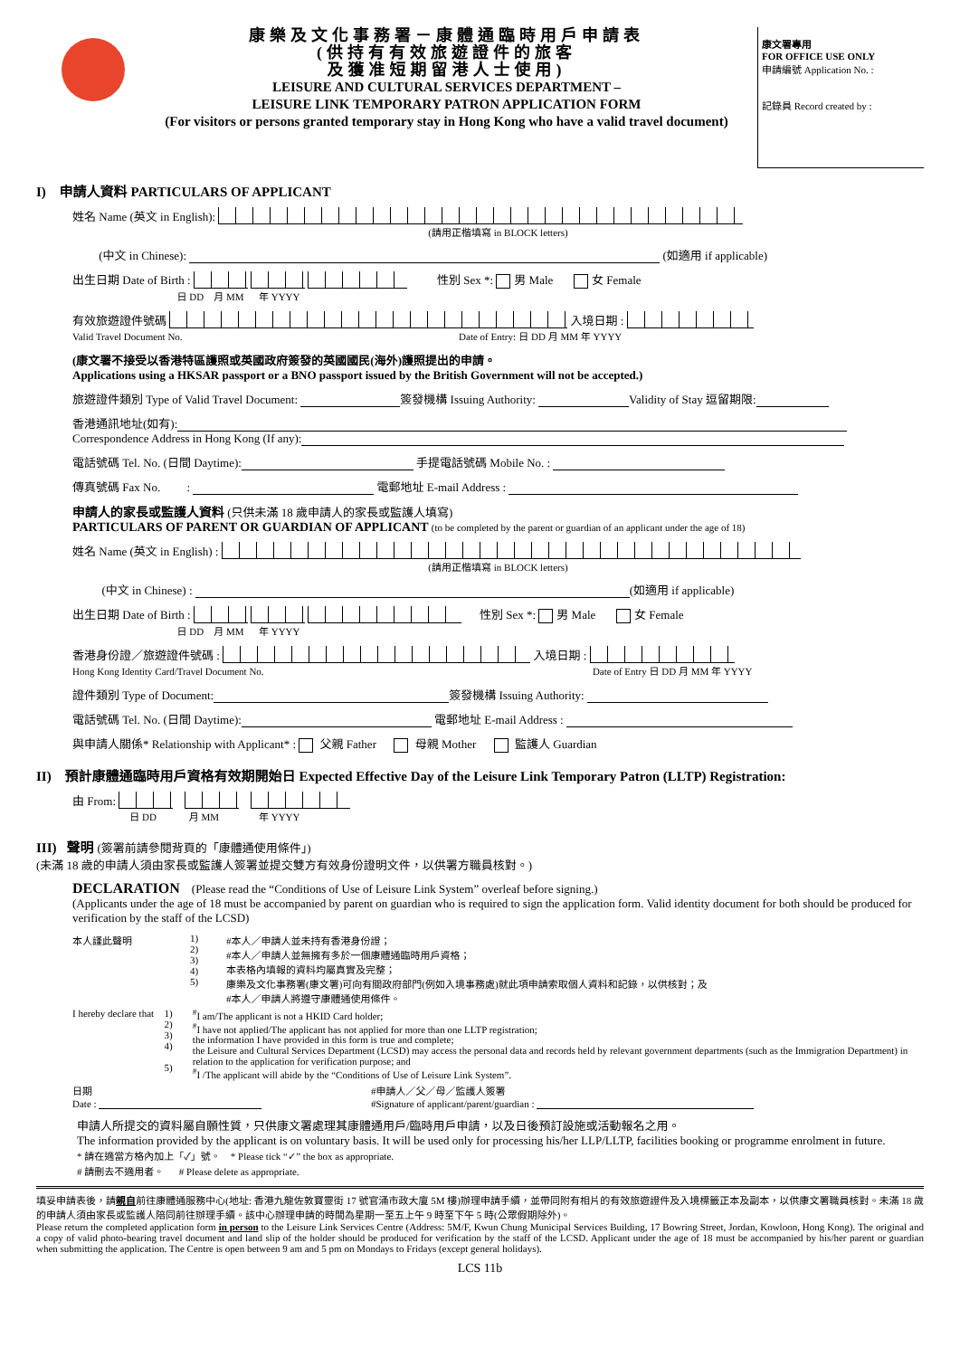康樂及文化事務署－康體通臨時用戶申請表
(供持有有效旅遊證件的旅客
及獲准短期留港人士使用)
LEISURE AND CULTURAL SERVICES DEPARTMENT –
LEISURE LINK TEMPORARY PATRON APPLICATION FORM
(For visitors or persons granted temporary stay in Hong Kong who have a valid travel document)
康文署專用
FOR OFFICE USE ONLY
申請編號 Application No. :
記錄員 Record created by :
I) 申請人資料 PARTICULARS OF APPLICANT
姓名 Name (英文 in English):
(請用正楷填寫 in BLOCK letters)
(中文 in Chinese): (如適用 if applicable)
出生日期 Date of Birth : 性別 Sex *: 男 Male 女 Female
日 DD 月 MM 年 YYYY
有效旅遊證件號碼 入境日期 :
Valid Travel Document No. Date of Entry: 日 DD 月 MM 年 YYYY
(康文署不接受以香港特區護照或英國政府簽發的英國國民(海外)護照提出的申請。
Applications using a HKSAR passport or a BNO passport issued by the British Government will not be accepted.)
旅遊證件類別 Type of Valid Travel Document: 簽發機構 Issuing Authority: Validity of Stay 逗留期限:
香港通訊地址(如有):
Correspondence Address in Hong Kong (If any):
電話號碼 Tel. No. (日間 Daytime): 手提電話號碼 Mobile No. :
傳真號碼 Fax No. : 電郵地址 E-mail Address :
申請人的家長或監護人資料 (只供未滿 18 歲申請人的家長或監護人填寫)
PARTICULARS OF PARENT OR GUARDIAN OF APPLICANT (to be completed by the parent or guardian of an applicant under the age of 18)
姓名 Name (英文 in English) :
(請用正楷填寫 in BLOCK letters)
(中文 in Chinese) : (如適用 if applicable)
出生日期 Date of Birth : 性別 Sex *: 男 Male 女 Female
日 DD 月 MM 年 YYYY
香港身份證／旅遊證件號碼 : 入境日期 :
Hong Kong Identity Card/Travel Document No. Date of Entry 日 DD 月 MM 年 YYYY
證件類別 Type of Document: 簽發機構 Issuing Authority:
電話號碼 Tel. No. (日間 Daytime): 電郵地址 E-mail Address :
與申請人關係* Relationship with Applicant* : 父親 Father 母親 Mother 監護人 Guardian
II) 預計康體通臨時用戶資格有效期開始日 Expected Effective Day of the Leisure Link Temporary Patron (LLTP) Registration:
由 From:
日 DD 月 MM 年 YYYY
III) 聲明 (簽署前請參閱背頁的「康體通使用條件」)
(未滿 18 歲的申請人須由家長或監護人簽署並提交雙方有效身份證明文件，以供署方職員核對。)
DECLARATION (Please read the “Conditions of Use of Leisure Link System” overleaf before signing.)
(Applicants under the age of 18 must be accompanied by parent on guardian who is required to sign the application form. Valid identity document for both should be produced for verification by the staff of the LCSD)
本人謹此聲明 1)
2)
3)
4)
5)
#本人／申請人並未持有香港身份證；
#本人／申請人並無擁有多於一個康體通臨時用戶資格；
本表格內填報的資料均屬真實及完整；
康樂及文化事務署(康文署)可向有關政府部門(例如入境事務處)就此項申請索取個人資料和記錄，以供核對；及
#本人／申請人將遵守康體通使用條件。
I hereby declare that
1)
2)
3)
4)
5)
<sup>#</sup> I am/The applicant is not a HKID Card holder;
<sup>#</sup> I have not applied/The applicant has not applied for more than one LLTP registration;
the information I have provided in this form is true and complete;
the Leisure and Cultural Services Department (LCSD) may access the personal data and records held by relevant government departments (such as the Immigration Department) in relation to the application for verification purpose; and
<sup>#</sup> I /The applicant will abide by the “Conditions of Use of Leisure Link System”.
日期
Date :
#申請人／父／母／監護人簽署
#Signature of applicant/parent/guardian :
申請人所提交的資料屬自願性質，只供康文署處理其康體通用戶/臨時用戶申請，以及日後預訂設施或活動報名之用。
The information provided by the applicant is on voluntary basis. It will be used only for processing his/her LLP/LLTP, facilities booking or programme enrolment in future.
* 請在適當方格內加上「✓」號。 * Please tick “✓” the box as appropriate.
# 請刪去不適用者。 # Please delete as appropriate.
填妥申請表後，請親自前往康體通服務中心(地址: 香港九龍佐敦寶靈街 17 號官涌市政大廈 5M 樓)辦理申請手續，並帶同附有相片的有效旅遊證件及入境標籤正本及副本，以供康文署職員核對。未滿 18 歲的申請人須由家長或監護人陪同前往辦理手續。該中心辦理申請的時間為星期一至五上午 9 時至下午 5 時(公眾假期除外)。
Please return the completed application form in person to the Leisure Link Services Centre (Address: 5M/F, Kwun Chung Municipal Services Building, 17 Bowring Street, Jordan, Kowloon, Hong Kong). The original and a copy of valid photo-bearing travel document and land slip of the holder should be produced for verification by the staff of the LCSD. Applicant under the age of 18 must be accompanied by his/her parent or guardian when submitting the application. The Centre is open between 9 am and 5 pm on Mondays to Fridays (except general holidays).
LCS 11b